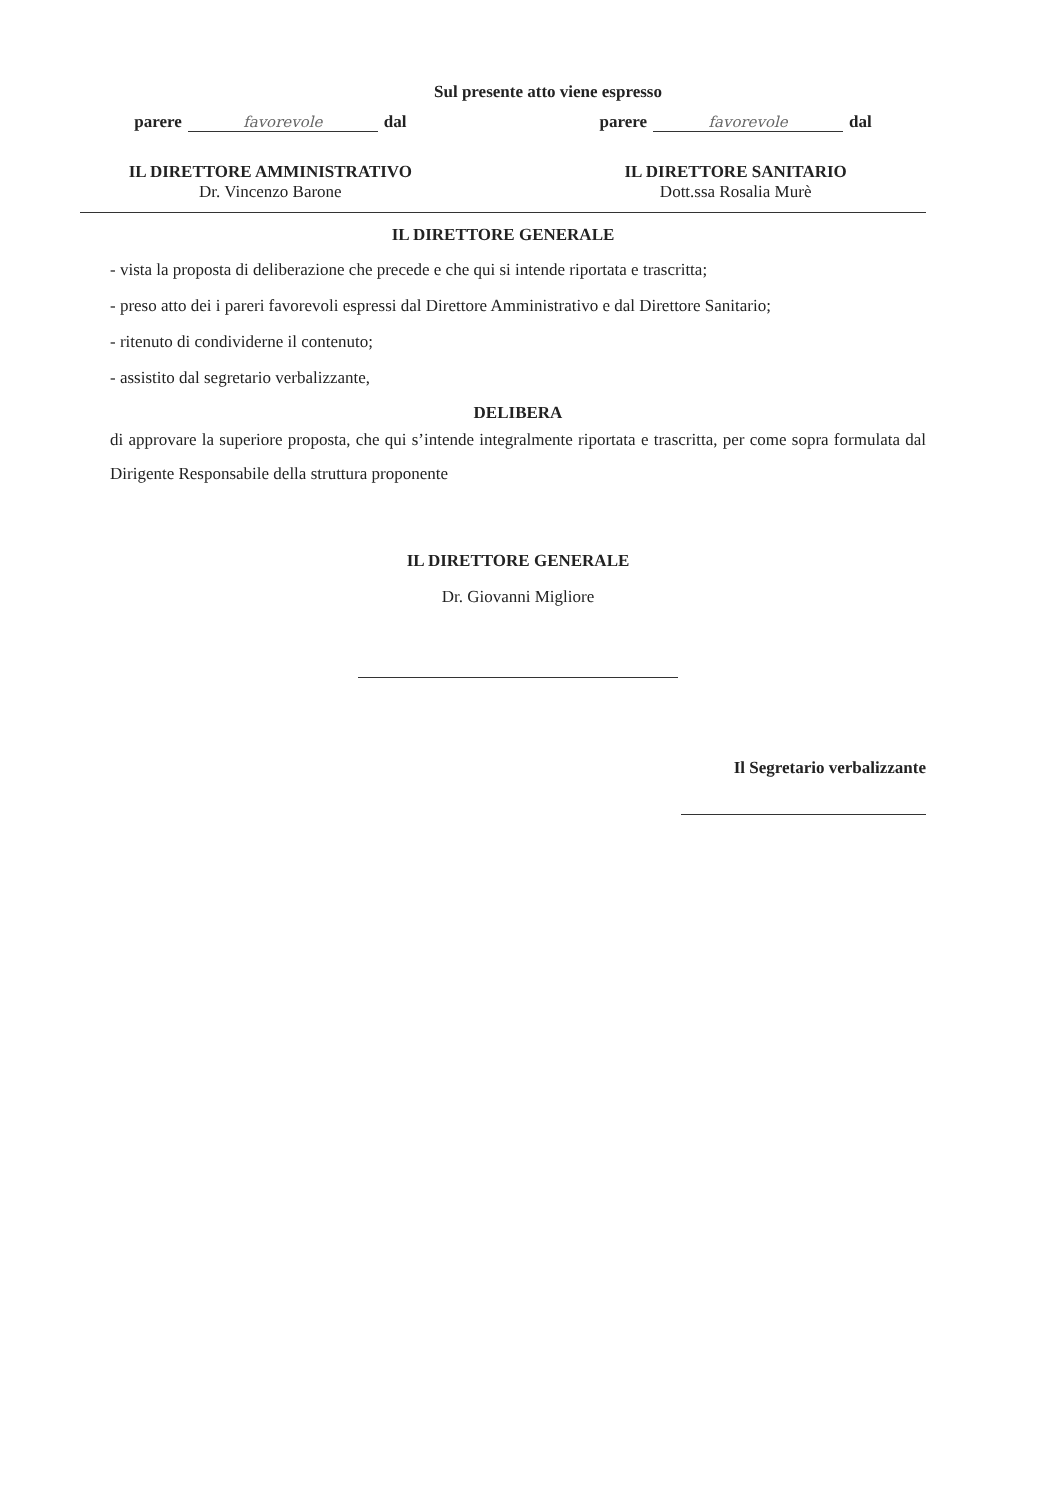Sul presente atto viene espresso
parere favorevole dal parere favorevole dal
IL DIRETTORE AMMINISTRATIVO
Dr. Vincenzo Barone
IL DIRETTORE SANITARIO
Dott.ssa Rosalia Murè
IL DIRETTORE GENERALE
- vista la proposta di deliberazione che precede e che qui si intende riportata e trascritta;
- preso atto dei i pareri favorevoli espressi dal Direttore Amministrativo e dal Direttore Sanitario;
- ritenuto di condividerne il contenuto;
- assistito dal segretario verbalizzante,
DELIBERA
di approvare la superiore proposta, che qui s’intende integralmente riportata e trascritta, per come sopra formulata dal Dirigente Responsabile della struttura proponente
IL DIRETTORE GENERALE
Dr. Giovanni Migliore
Il Segretario verbalizzante